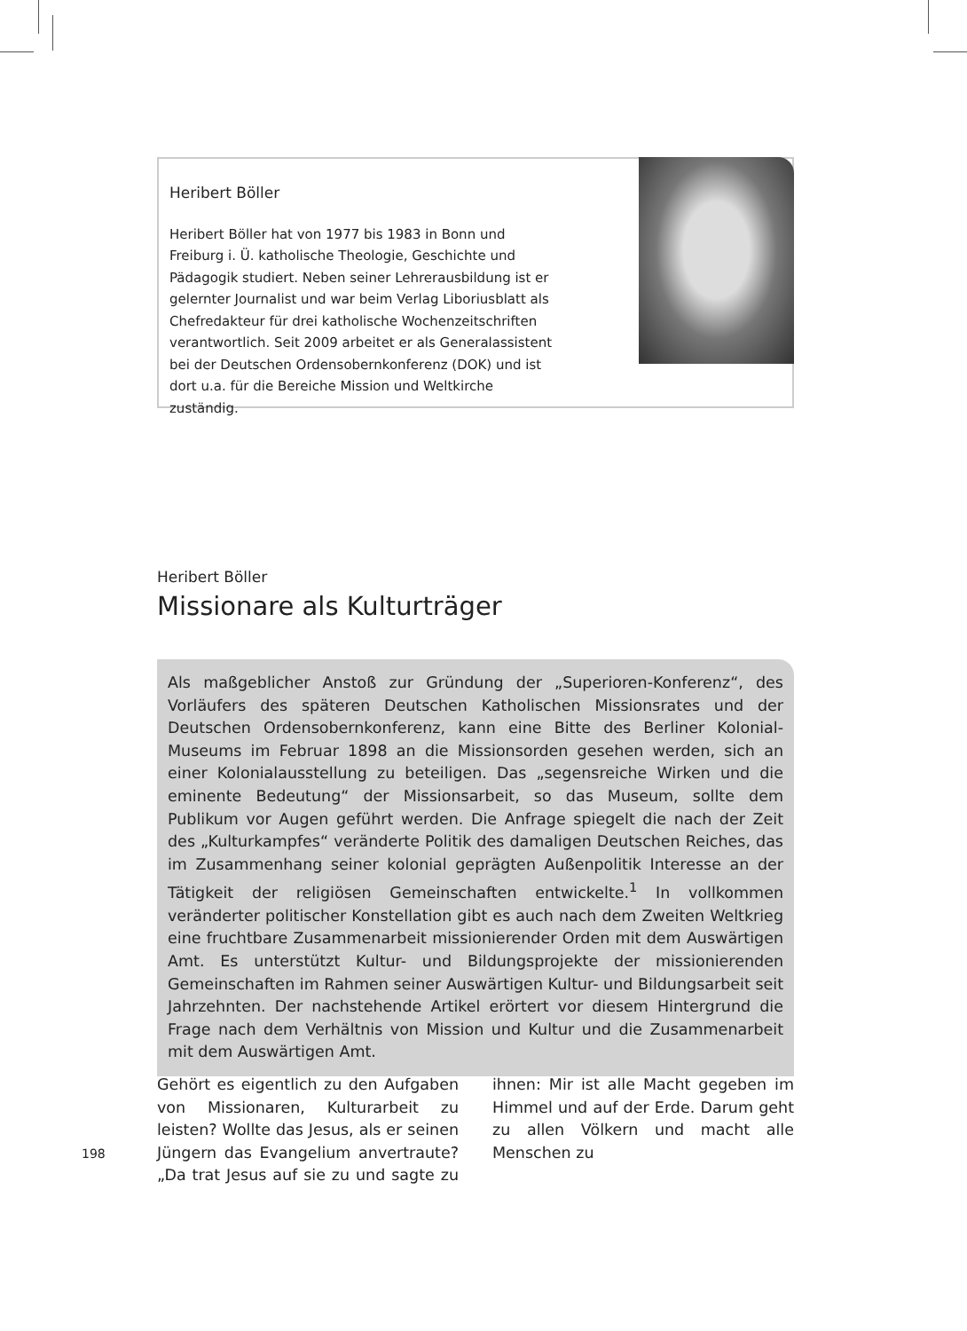Heribert Böller
Heribert Böller hat von 1977 bis 1983 in Bonn und Freiburg i. Ü. katholische Theologie, Geschichte und Pädagogik studiert. Neben seiner Lehrerausbildung ist er gelernter Journalist und war beim Verlag Liboriusblatt als Chefredakteur für drei katholische Wochenzeitschriften verantwortlich. Seit 2009 arbeitet er als Generalassistent bei der Deutschen Ordensobernkonferenz (DOK) und ist dort u.a. für die Bereiche Mission und Weltkirche zuständig.
Heribert Böller
Missionare als Kulturträger
Als maßgeblicher Anstoß zur Gründung der „Superioren-Konferenz“, des Vorläufers des späteren Deutschen Katholischen Missionsrates und der Deutschen Ordensobernkonferenz, kann eine Bitte des Berliner Kolonial-Museums im Februar 1898 an die Missionsorden gesehen werden, sich an einer Kolonialausstellung zu beteiligen. Das „segensreiche Wirken und die eminente Bedeutung“ der Missionsarbeit, so das Museum, sollte dem Publikum vor Augen geführt werden. Die Anfrage spiegelt die nach der Zeit des „Kulturkampfes“ veränderte Politik des damaligen Deutschen Reiches, das im Zusammenhang seiner kolonial geprägten Außenpolitik Interesse an der Tätigkeit der religiösen Gemeinschaften entwickelte.<sup>1</sup> In vollkommen veränderter politischer Konstellation gibt es auch nach dem Zweiten Weltkrieg eine fruchtbare Zusammenarbeit missionierender Orden mit dem Auswärtigen Amt. Es unterstützt Kultur- und Bildungsprojekte der missionierenden Gemeinschaften im Rahmen seiner Auswärtigen Kultur- und Bildungsarbeit seit Jahrzehnten. Der nachstehende Artikel erörtert vor diesem Hintergrund die Frage nach dem Verhältnis von Mission und Kultur und die Zusammenarbeit mit dem Auswärtigen Amt.
Gehört es eigentlich zu den Aufgaben von Missionaren, Kulturarbeit zu leisten? Wollte das Jesus, als er seinen Jüngern das Evangelium anvertraute? „Da trat Jesus auf sie zu und sagte zu ihnen: Mir ist alle Macht gegeben im Himmel und auf der Erde. Darum geht zu allen Völkern und macht alle Menschen zu
198